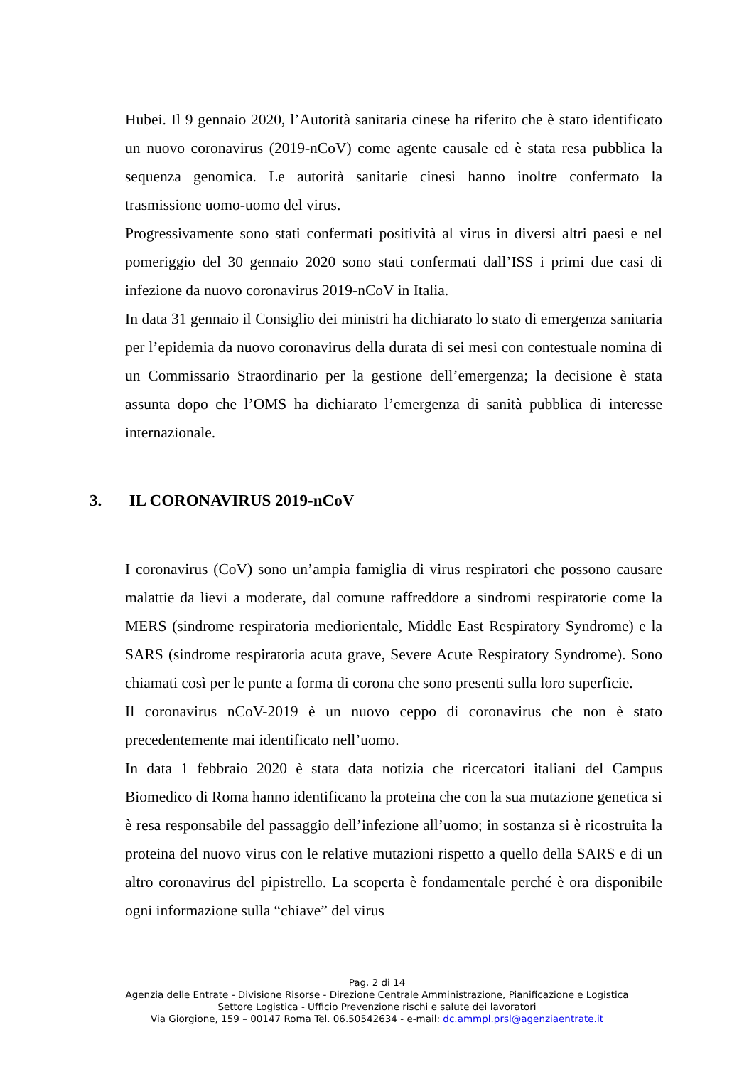Hubei. Il 9 gennaio 2020, l’Autorità sanitaria cinese ha riferito che è stato identificato un nuovo coronavirus (2019-nCoV) come agente causale ed è stata resa pubblica la sequenza genomica. Le autorità sanitarie cinesi hanno inoltre confermato la trasmissione uomo-uomo del virus.
Progressivamente sono stati confermati positività al virus in diversi altri paesi e nel pomeriggio del 30 gennaio 2020 sono stati confermati dall’ISS i primi due casi di infezione da nuovo coronavirus 2019-nCoV in Italia.
In data 31 gennaio il Consiglio dei ministri ha dichiarato lo stato di emergenza sanitaria per l’epidemia da nuovo coronavirus della durata di sei mesi con contestuale nomina di un Commissario Straordinario per la gestione dell’emergenza; la decisione è stata assunta dopo che l’OMS ha dichiarato l’emergenza di sanità pubblica di interesse internazionale.
3. IL CORONAVIRUS 2019-nCoV
I coronavirus (CoV) sono un’ampia famiglia di virus respiratori che possono causare malattie da lievi a moderate, dal comune raffreddore a sindromi respiratorie come la MERS (sindrome respiratoria mediorientale, Middle East Respiratory Syndrome) e la SARS (sindrome respiratoria acuta grave, Severe Acute Respiratory Syndrome). Sono chiamati così per le punte a forma di corona che sono presenti sulla loro superficie.
Il coronavirus nCoV-2019 è un nuovo ceppo di coronavirus che non è stato precedentemente mai identificato nell’uomo.
In data 1 febbraio 2020 è stata data notizia che ricercatori italiani del Campus Biomedico di Roma hanno identificano la proteina che con la sua mutazione genetica si è resa responsabile del passaggio dell’infezione all’uomo; in sostanza si è ricostruita la proteina del nuovo virus con le relative mutazioni rispetto a quello della SARS e di un altro coronavirus del pipistrello. La scoperta è fondamentale perché è ora disponibile ogni informazione sulla “chiave” del virus
Pag. 2 di 14
Agenzia delle Entrate - Divisione Risorse - Direzione Centrale Amministrazione, Pianificazione e Logistica
Settore Logistica - Ufficio Prevenzione rischi e salute dei lavoratori
Via Giorgione, 159 – 00147 Roma Tel. 06.50542634 - e-mail: dc.ammpl.prsl@agenziaentrate.it